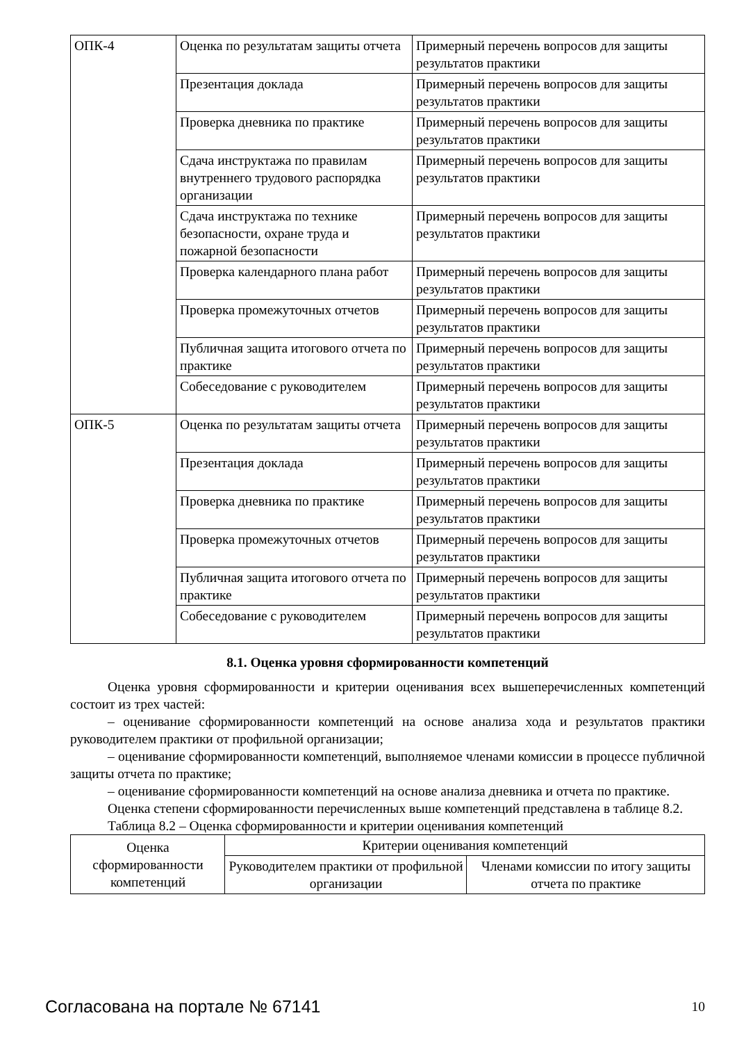| ОПК-4 | Оценка по результатам защиты отчета | Примерный перечень вопросов для защиты результатов практики |
| | Презентация доклада | Примерный перечень вопросов для защиты результатов практики |
| | Проверка дневника по практике | Примерный перечень вопросов для защиты результатов практики |
| | Сдача инструктажа по правилам внутреннего трудового распорядка организации | Примерный перечень вопросов для защиты результатов практики |
| | Сдача инструктажа по технике безопасности, охране труда и пожарной безопасности | Примерный перечень вопросов для защиты результатов практики |
| | Проверка календарного плана работ | Примерный перечень вопросов для защиты результатов практики |
| | Проверка промежуточных отчетов | Примерный перечень вопросов для защиты результатов практики |
| | Публичная защита итогового отчета по практике | Примерный перечень вопросов для защиты результатов практики |
| | Собеседование с руководителем | Примерный перечень вопросов для защиты результатов практики |
| ОПК-5 | Оценка по результатам защиты отчета | Примерный перечень вопросов для защиты результатов практики |
| | Презентация доклада | Примерный перечень вопросов для защиты результатов практики |
| | Проверка дневника по практике | Примерный перечень вопросов для защиты результатов практики |
| | Проверка промежуточных отчетов | Примерный перечень вопросов для защиты результатов практики |
| | Публичная защита итогового отчета по практике | Примерный перечень вопросов для защиты результатов практики |
| | Собеседование с руководителем | Примерный перечень вопросов для защиты результатов практики |
8.1. Оценка уровня сформированности компетенций
Оценка уровня сформированности и критерии оценивания всех вышеперечисленных компетенций состоит из трех частей:
– оценивание сформированности компетенций на основе анализа хода и результатов практики руководителем практики от профильной организации;
– оценивание сформированности компетенций, выполняемое членами комиссии в процессе публичной защиты отчета по практике;
– оценивание сформированности компетенций на основе анализа дневника и отчета по практике.
Оценка степени сформированности перечисленных выше компетенций представлена в таблице 8.2.
Таблица 8.2 – Оценка сформированности и критерии оценивания компетенций
| Оценка сформированности компетенций | Критерии оценивания компетенций | |
| --- | --- | --- |
| | Руководителем практики от профильной организации | Членами комиссии по итогу защиты отчета по практике |
Согласована на портале № 67141 10